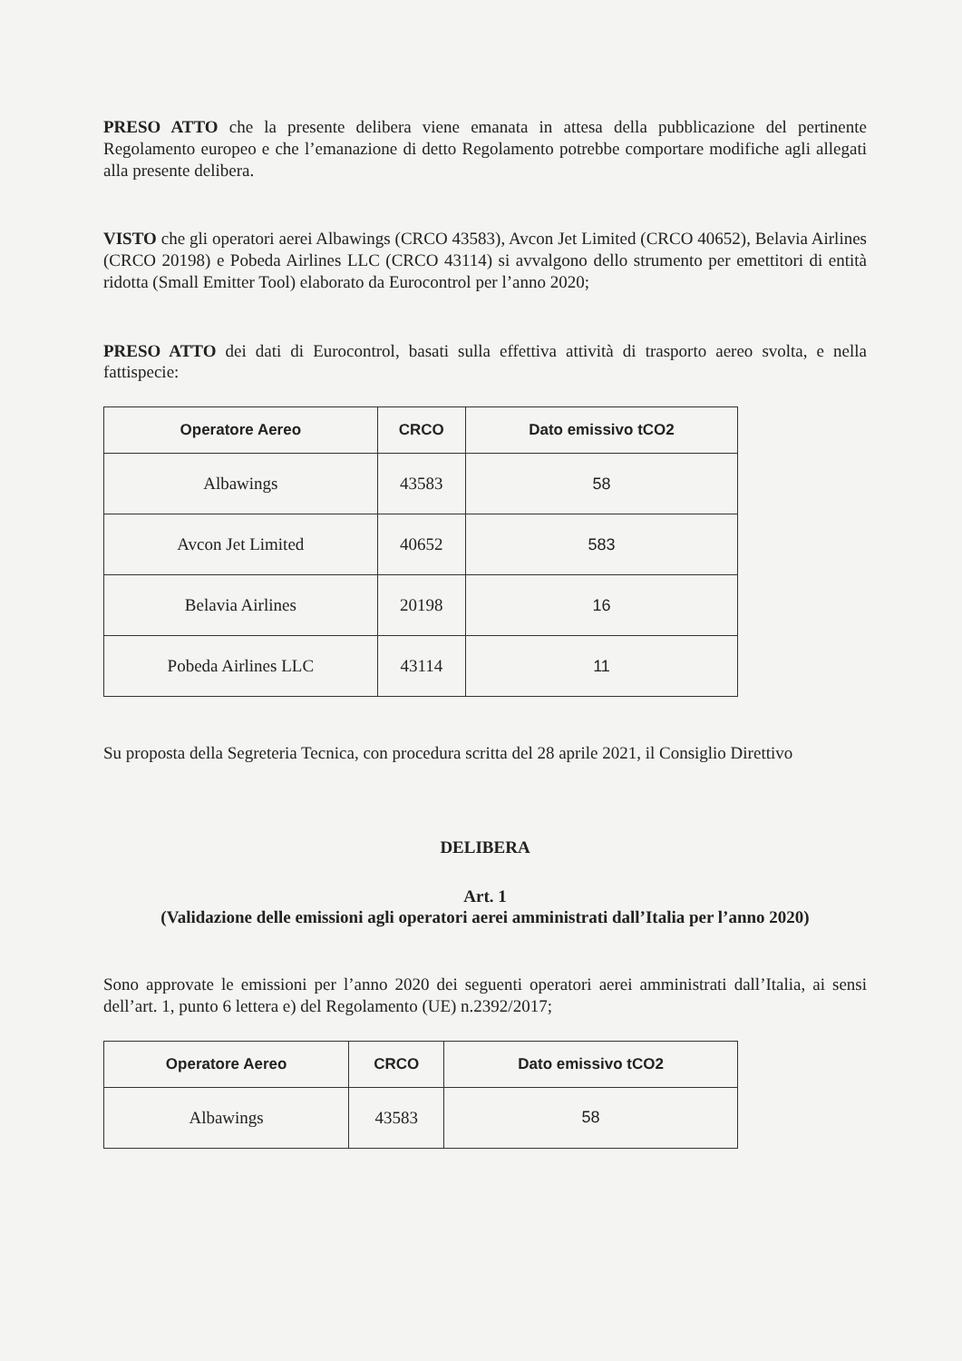PRESO ATTO che la presente delibera viene emanata in attesa della pubblicazione del pertinente Regolamento europeo e che l’emanazione di detto Regolamento potrebbe comportare modifiche agli allegati alla presente delibera.
VISTO che gli operatori aerei Albawings (CRCO 43583), Avcon Jet Limited (CRCO 40652), Belavia Airlines (CRCO 20198) e Pobeda Airlines LLC (CRCO 43114) si avvalgono dello strumento per emettitori di entità ridotta (Small Emitter Tool) elaborato da Eurocontrol per l’anno 2020;
PRESO ATTO dei dati di Eurocontrol, basati sulla effettiva attività di trasporto aereo svolta, e nella fattispecie:
| Operatore Aereo | CRCO | Dato emissivo tCO2 |
| --- | --- | --- |
| Albawings | 43583 | 58 |
| Avcon Jet Limited | 40652 | 583 |
| Belavia Airlines | 20198 | 16 |
| Pobeda Airlines LLC | 43114 | 11 |
Su proposta della Segreteria Tecnica, con procedura scritta del 28 aprile 2021, il Consiglio Direttivo
DELIBERA
Art. 1
(Validazione delle emissioni agli operatori aerei amministrati dall’Italia per l’anno 2020)
Sono approvate le emissioni per l’anno 2020 dei seguenti operatori aerei amministrati dall’Italia, ai sensi dell’art. 1, punto 6 lettera e) del Regolamento (UE) n.2392/2017;
| Operatore Aereo | CRCO | Dato emissivo tCO2 |
| --- | --- | --- |
| Albawings | 43583 | 58 |